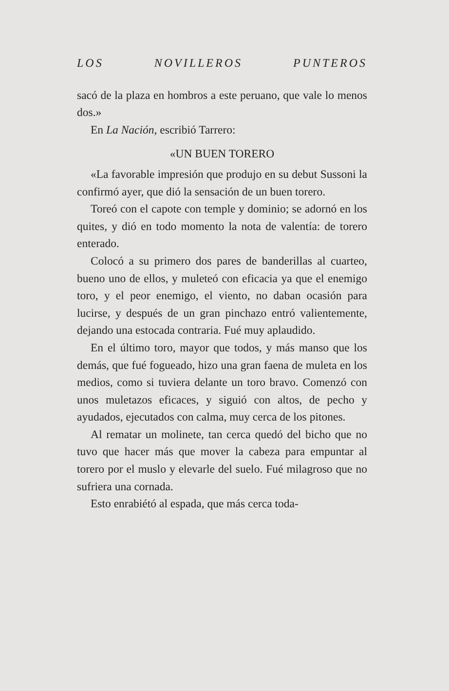LOS NOVILLEROS PUNTEROS
sacó de la plaza en hombros a este peruano, que vale lo menos dos.»
En La Nación, escribió Tarrero:
«UN BUEN TORERO
«La favorable impresión que produjo en su debut Sussoni la confirmó ayer, que dió la sensación de un buen torero.
Toreó con el capote con temple y dominio; se adornó en los quites, y dió en todo momento la nota de valentía: de torero enterado.
Colocó a su primero dos pares de banderillas al cuarteo, bueno uno de ellos, y muleteó con eficacia ya que el enemigo toro, y el peor enemigo, el viento, no daban ocasión para lucirse, y después de un gran pinchazo entró valientemente, dejando una estocada contraria. Fué muy aplaudido.
En el último toro, mayor que todos, y más manso que los demás, que fué fogueado, hizo una gran faena de muleta en los medios, como si tuviera delante un toro bravo. Comenzó con unos muletazos eficaces, y siguió con altos, de pecho y ayudados, ejecutados con calma, muy cerca de los pitones.
Al rematar un molinete, tan cerca quedó del bicho que no tuvo que hacer más que mover la cabeza para empuntar al torero por el muslo y elevarle del suelo. Fué milagroso que no sufriera una cornada.
Esto enrabiétó al espada, que más cerca toda-